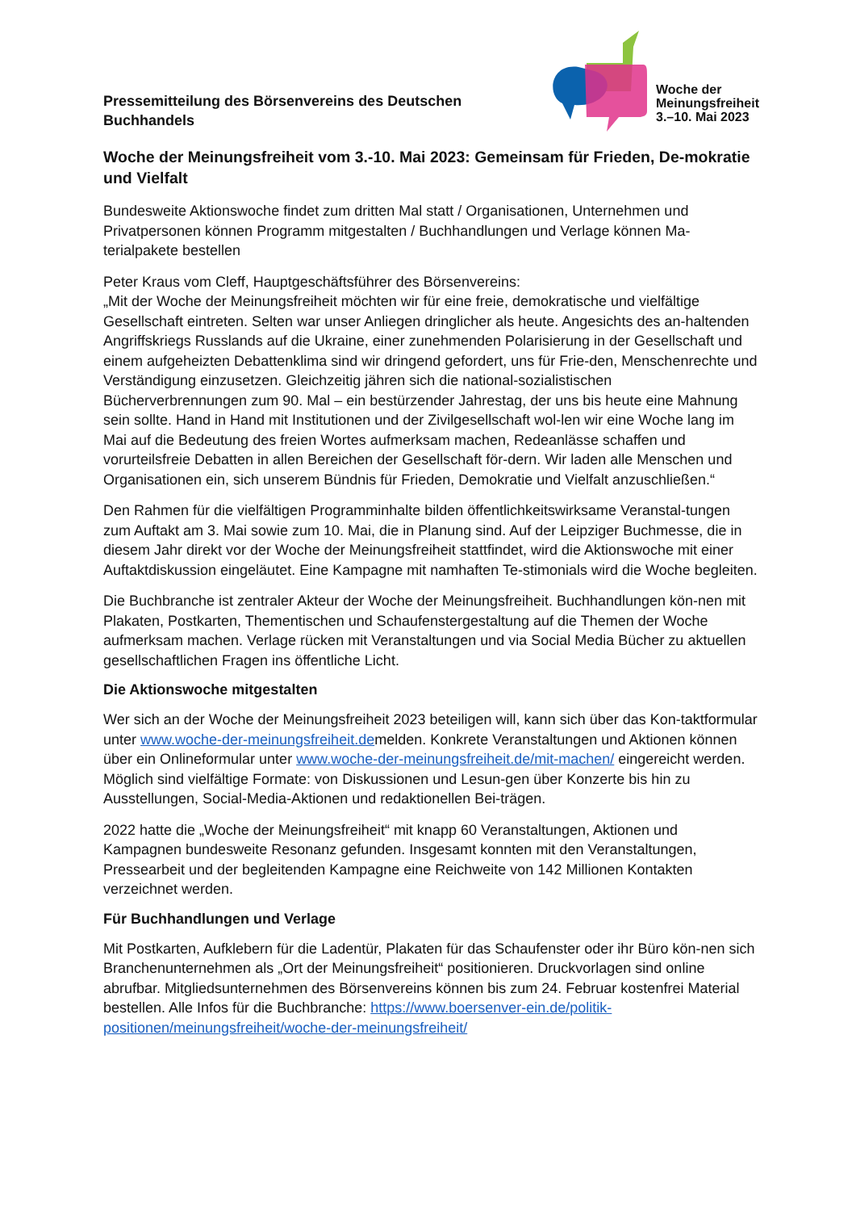Pressemitteilung des Börsenvereins des Deutschen Buchhandels
Woche der
Meinungsfreiheit
3.–10. Mai 2023
Woche der Meinungsfreiheit vom 3.-10. Mai 2023: Gemeinsam für Frieden, De-mokratie und Vielfalt
Bundesweite Aktionswoche findet zum dritten Mal statt / Organisationen, Unternehmen und Privatpersonen können Programm mitgestalten / Buchhandlungen und Verlage können Ma-terialpakete bestellen
Peter Kraus vom Cleff, Hauptgeschäftsführer des Börsenvereins:
„Mit der Woche der Meinungsfreiheit möchten wir für eine freie, demokratische und vielfältige Gesellschaft eintreten. Selten war unser Anliegen dringlicher als heute. Angesichts des an-haltenden Angriffskriegs Russlands auf die Ukraine, einer zunehmenden Polarisierung in der Gesellschaft und einem aufgeheizten Debattenklima sind wir dringend gefordert, uns für Frie-den, Menschenrechte und Verständigung einzusetzen. Gleichzeitig jähren sich die national-sozialistischen Bücherverbrennungen zum 90. Mal – ein bestürzender Jahrestag, der uns bis heute eine Mahnung sein sollte. Hand in Hand mit Institutionen und der Zivilgesellschaft wol-len wir eine Woche lang im Mai auf die Bedeutung des freien Wortes aufmerksam machen, Redeanlässe schaffen und vorurteilsfreie Debatten in allen Bereichen der Gesellschaft för-dern. Wir laden alle Menschen und Organisationen ein, sich unserem Bündnis für Frieden, Demokratie und Vielfalt anzuschließen.“
Den Rahmen für die vielfältigen Programminhalte bilden öffentlichkeitswirksame Veranstal-tungen zum Auftakt am 3. Mai sowie zum 10. Mai, die in Planung sind. Auf der Leipziger Buchmesse, die in diesem Jahr direkt vor der Woche der Meinungsfreiheit stattfindet, wird die Aktionswoche mit einer Auftaktdiskussion eingeläutet. Eine Kampagne mit namhaften Te-stimonials wird die Woche begleiten.
Die Buchbranche ist zentraler Akteur der Woche der Meinungsfreiheit. Buchhandlungen kön-nen mit Plakaten, Postkarten, Thementischen und Schaufenstergestaltung auf die Themen der Woche aufmerksam machen. Verlage rücken mit Veranstaltungen und via Social Media Bücher zu aktuellen gesellschaftlichen Fragen ins öffentliche Licht.
Die Aktionswoche mitgestalten
Wer sich an der Woche der Meinungsfreiheit 2023 beteiligen will, kann sich über das Kon-taktformular unter www.woche-der-meinungsfreiheit.demelden. Konkrete Veranstaltungen und Aktionen können über ein Onlineformular unter www.woche-der-meinungsfreiheit.de/mit-machen/ eingereicht werden. Möglich sind vielfältige Formate: von Diskussionen und Lesun-gen über Konzerte bis hin zu Ausstellungen, Social-Media-Aktionen und redaktionellen Bei-trägen.
2022 hatte die „Woche der Meinungsfreiheit“ mit knapp 60 Veranstaltungen, Aktionen und Kampagnen bundesweite Resonanz gefunden. Insgesamt konnten mit den Veranstaltungen, Pressearbeit und der begleitenden Kampagne eine Reichweite von 142 Millionen Kontakten verzeichnet werden.
Für Buchhandlungen und Verlage
Mit Postkarten, Aufklebern für die Ladentür, Plakaten für das Schaufenster oder ihr Büro kön-nen sich Branchenunternehmen als „Ort der Meinungsfreiheit“ positionieren. Druckvorlagen sind online abrufbar. Mitgliedsunternehmen des Börsenvereins können bis zum 24. Februar kostenfrei Material bestellen. Alle Infos für die Buchbranche: https://www.boersenver-ein.de/politik-positionen/meinungsfreiheit/woche-der-meinungsfreiheit/